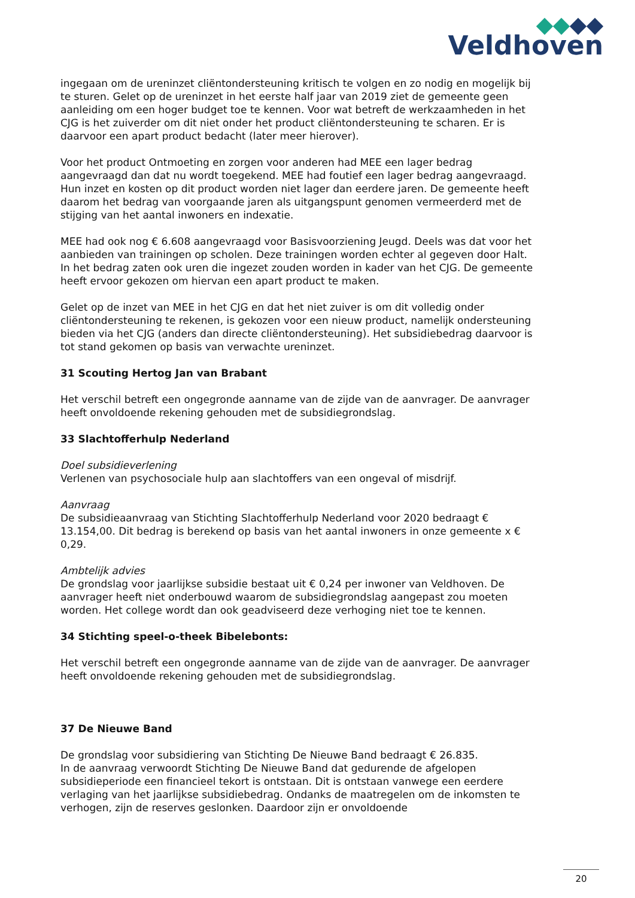Veldhoven
ingegaan om de ureninzet cliëntondersteuning kritisch te volgen en zo nodig en mogelijk bij te sturen. Gelet op de ureninzet in het eerste half jaar van 2019 ziet de gemeente geen aanleiding om een hoger budget toe te kennen. Voor wat betreft de werkzaamheden in het CJG is het zuiverder om dit niet onder het product cliëntondersteuning te scharen. Er is daarvoor een apart product bedacht (later meer hierover).
Voor het product Ontmoeting en zorgen voor anderen had MEE een lager bedrag aangevraagd dan dat nu wordt toegekend. MEE had foutief een lager bedrag aangevraagd. Hun inzet en kosten op dit product worden niet lager dan eerdere jaren. De gemeente heeft daarom het bedrag van voorgaande jaren als uitgangspunt genomen vermeerderd met de stijging van het aantal inwoners en indexatie.
MEE had ook nog € 6.608 aangevraagd voor Basisvoorziening Jeugd. Deels was dat voor het aanbieden van trainingen op scholen. Deze trainingen worden echter al gegeven door Halt. In het bedrag zaten ook uren die ingezet zouden worden in kader van het CJG. De gemeente heeft ervoor gekozen om hiervan een apart product te maken.
Gelet op de inzet van MEE in het CJG en dat het niet zuiver is om dit volledig onder cliëntondersteuning te rekenen, is gekozen voor een nieuw product, namelijk ondersteuning bieden via het CJG (anders dan directe cliëntondersteuning). Het subsidiebedrag daarvoor is tot stand gekomen op basis van verwachte ureninzet.
31 Scouting Hertog Jan van Brabant
Het verschil betreft een ongegronde aanname van de zijde van de aanvrager. De aanvrager heeft onvoldoende rekening gehouden met de subsidiegrondslag.
33 Slachtofferhulp Nederland
Doel subsidieverlening
Verlenen van psychosociale hulp aan slachtoffers van een ongeval of misdrijf.
Aanvraag
De subsidieaanvraag van Stichting Slachtofferhulp Nederland voor 2020 bedraagt € 13.154,00. Dit bedrag is berekend op basis van het aantal inwoners in onze gemeente x € 0,29.
Ambtelijk advies
De grondslag voor jaarlijkse subsidie bestaat uit € 0,24 per inwoner van Veldhoven. De aanvrager heeft niet onderbouwd waarom de subsidiegrondslag aangepast zou moeten worden. Het college wordt dan ook geadviseerd deze verhoging niet toe te kennen.
34 Stichting speel-o-theek Bibelebonts:
Het verschil betreft een ongegronde aanname van de zijde van de aanvrager. De aanvrager heeft onvoldoende rekening gehouden met de subsidiegrondslag.
37 De Nieuwe Band
De grondslag voor subsidiering van Stichting De Nieuwe Band bedraagt € 26.835.
In de aanvraag verwoordt Stichting De Nieuwe Band dat gedurende de afgelopen subsidieperiode een financieel tekort is ontstaan. Dit is ontstaan vanwege een eerdere verlaging van het jaarlijkse subsidiebedrag. Ondanks de maatregelen om de inkomsten te verhogen, zijn de reserves geslonken. Daardoor zijn er onvoldoende
20